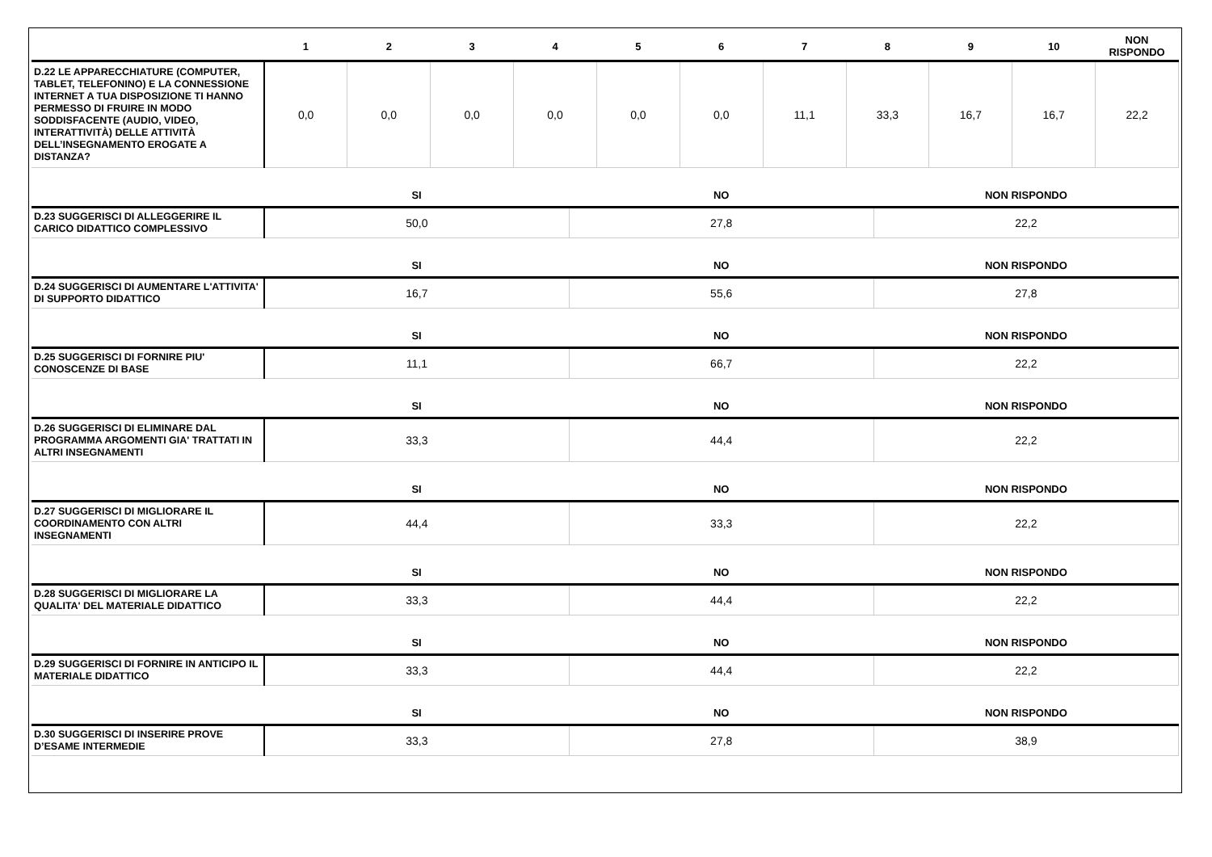| | 1 | 2 | 3 | 4 | 5 | 6 | 7 | 8 | 9 | 10 | NON RISPONDO |
| --- | --- | --- | --- | --- | --- | --- | --- | --- | --- | --- | --- |
| D.22 LE APPARECCHIATURE (COMPUTER, TABLET, TELEFONINO) E LA CONNESSIONE INTERNET A TUA DISPOSIZIONE TI HANNO PERMESSO DI FRUIRE IN MODO SODDISFACENTE (AUDIO, VIDEO, INTERATTIVITÀ) DELLE ATTIVITÀ DELL’INSEGNAMENTO EROGATE A DISTANZA? | 0,0 | 0,0 | 0,0 | 0,0 | 0,0 | 0,0 | 11,1 | 33,3 | 16,7 | 16,7 | 22,2 |
| | SI | NO | NON RISPONDO |
| --- | --- | --- | --- |
| D.23 SUGGERISCI DI ALLEGGERIRE IL CARICO DIDATTICO COMPLESSIVO | 50,0 | 27,8 | 22,2 |
| | SI | NO | NON RISPONDO |
| D.24 SUGGERISCI DI AUMENTARE L'ATTIVITA' DI SUPPORTO DIDATTICO | 16,7 | 55,6 | 27,8 |
| | SI | NO | NON RISPONDO |
| D.25 SUGGERISCI DI FORNIRE PIU' CONOSCENZE DI BASE | 11,1 | 66,7 | 22,2 |
| | SI | NO | NON RISPONDO |
| D.26 SUGGERISCI DI ELIMINARE DAL PROGRAMMA ARGOMENTI GIA' TRATTATI IN ALTRI INSEGNAMENTI | 33,3 | 44,4 | 22,2 |
| | SI | NO | NON RISPONDO |
| D.27 SUGGERISCI DI MIGLIORARE IL COORDINAMENTO CON ALTRI INSEGNAMENTI | 44,4 | 33,3 | 22,2 |
| | SI | NO | NON RISPONDO |
| D.28 SUGGERISCI DI MIGLIORARE LA QUALITA' DEL MATERIALE DIDATTICO | 33,3 | 44,4 | 22,2 |
| | SI | NO | NON RISPONDO |
| D.29 SUGGERISCI DI FORNIRE IN ANTICIPO IL MATERIALE DIDATTICO | 33,3 | 44,4 | 22,2 |
| | SI | NO | NON RISPONDO |
| D.30 SUGGERISCI DI INSERIRE PROVE D’ESAME INTERMEDIE | 33,3 | 27,8 | 38,9 |